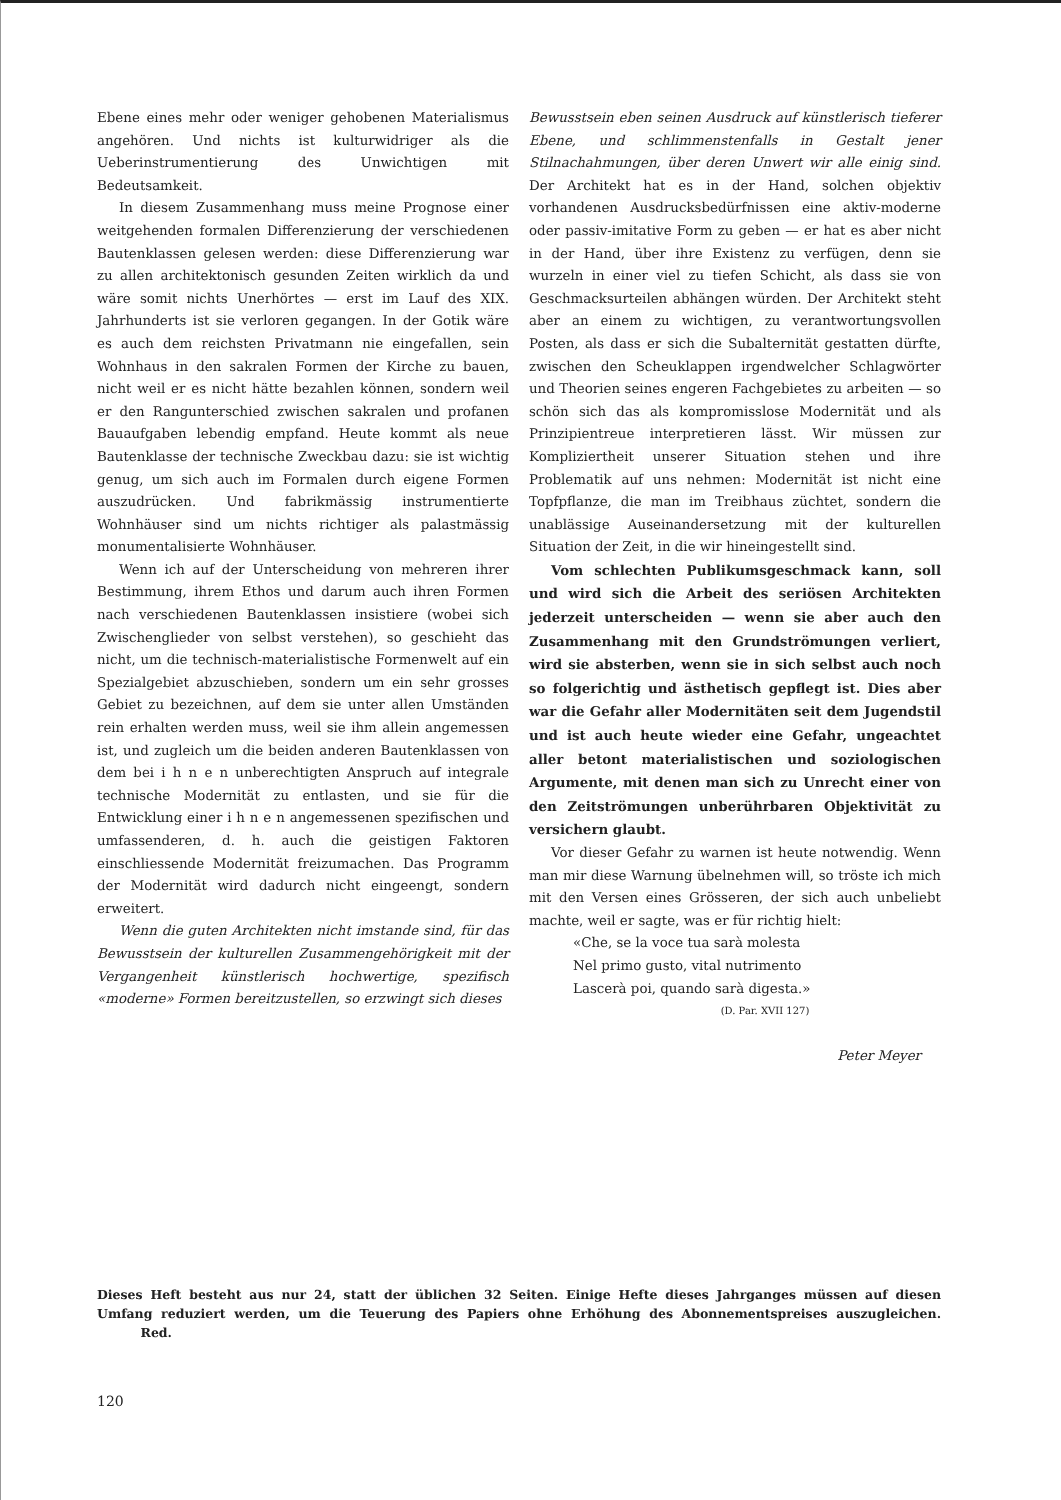Ebene eines mehr oder weniger gehobenen Materialismus angehören. Und nichts ist kulturwidriger als die Ueberinstrumentierung des Unwichtigen mit Bedeutsamkeit.
In diesem Zusammenhang muss meine Prognose einer weitgehenden formalen Differenzierung der verschiedenen Bautenklassen gelesen werden: diese Differenzierung war zu allen architektonisch gesunden Zeiten wirklich da und wäre somit nichts Unerhörtes — erst im Lauf des XIX. Jahrhunderts ist sie verloren gegangen. In der Gotik wäre es auch dem reichsten Privatmann nie eingefallen, sein Wohnhaus in den sakralen Formen der Kirche zu bauen, nicht weil er es nicht hätte bezahlen können, sondern weil er den Rangunterschied zwischen sakralen und profanen Bauaufgaben lebendig empfand. Heute kommt als neue Bautenklasse der technische Zweckbau dazu: sie ist wichtig genug, um sich auch im Formalen durch eigene Formen auszudrücken. Und fabrikmässig instrumentierte Wohnhäuser sind um nichts richtiger als palastmässig monumentalisierte Wohnhäuser.
Wenn ich auf der Unterscheidung von mehreren ihrer Bestimmung, ihrem Ethos und darum auch ihren Formen nach verschiedenen Bautenklassen insistiere (wobei sich Zwischenglieder von selbst verstehen), so geschieht das nicht, um die technisch-materialistische Formenwelt auf ein Spezialgebiet abzuschieben, sondern um ein sehr grosses Gebiet zu bezeichnen, auf dem sie unter allen Umständen rein erhalten werden muss, weil sie ihm allein angemessen ist, und zugleich um die beiden anderen Bautenklassen von dem bei i h n e n unberechtigten Anspruch auf integrale technische Modernität zu entlasten, und sie für die Entwicklung einer i h n e n angemessenen spezifischen und umfassenderen, d. h. auch die geistigen Faktoren einschliessende Modernität freizumachen. Das Programm der Modernität wird dadurch nicht eingeengt, sondern erweitert.
Wenn die guten Architekten nicht imstande sind, für das Bewusstsein der kulturellen Zusammengehörigkeit mit der Vergangenheit künstlerisch hochwertige, spezifisch «moderne» Formen bereitzustellen, so erzwingt sich dieses
Bewusstsein eben seinen Ausdruck auf künstlerisch tieferer Ebene, und schlimmenstenfalls in Gestalt jener Stilnachahmungen, über deren Unwert wir alle einig sind. Der Architekt hat es in der Hand, solchen objektiv vorhandenen Ausdrucksbedürfnissen eine aktiv-moderne oder passiv-imitative Form zu geben — er hat es aber nicht in der Hand, über ihre Existenz zu verfügen, denn sie wurzeln in einer viel zu tiefen Schicht, als dass sie von Geschmacksurteilen abhängen würden. Der Architekt steht aber an einem zu wichtigen, zu verantwortungsvollen Posten, als dass er sich die Subalternität gestatten dürfte, zwischen den Scheuklappen irgendwelcher Schlagwörter und Theorien seines engeren Fachgebietes zu arbeiten — so schön sich das als kompromisslose Modernität und als Prinzipientreue interpretieren lässt. Wir müssen zur Kompliziertheit unserer Situation stehen und ihre Problematik auf uns nehmen: Modernität ist nicht eine Topfpflanze, die man im Treibhaus züchtet, sondern die unablässige Auseinandersetzung mit der kulturellen Situation der Zeit, in die wir hineingestellt sind.
Vom schlechten Publikumsgeschmack kann, soll und wird sich die Arbeit des seriösen Architekten jederzeit unterscheiden — wenn sie aber auch den Zusammenhang mit den Grundströmungen verliert, wird sie absterben, wenn sie in sich selbst auch noch so folgerichtig und ästhetisch gepflegt ist. Dies aber war die Gefahr aller Modernitäten seit dem Jugendstil und ist auch heute wieder eine Gefahr, ungeachtet aller betont materialistischen und soziologischen Argumente, mit denen man sich zu Unrecht einer von den Zeitströmungen unberührbaren Objektivität zu versichern glaubt.
Vor dieser Gefahr zu warnen ist heute notwendig. Wenn man mir diese Warnung übelnehmen will, so tröste ich mich mit den Versen eines Grösseren, der sich auch unbeliebt machte, weil er sagte, was er für richtig hielt:
«Che, se la voce tua sarà molesta
Nel primo gusto, vital nutrimento
Lascerà poi, quando sarà digesta.»
(D. Par. XVII 127)
Peter Meyer
Dieses Heft besteht aus nur 24, statt der üblichen 32 Seiten. Einige Hefte dieses Jahrganges müssen auf diesen Umfang reduziert werden, um die Teuerung des Papiers ohne Erhöhung des Abonnementspreises auszugleichen. Red.
120